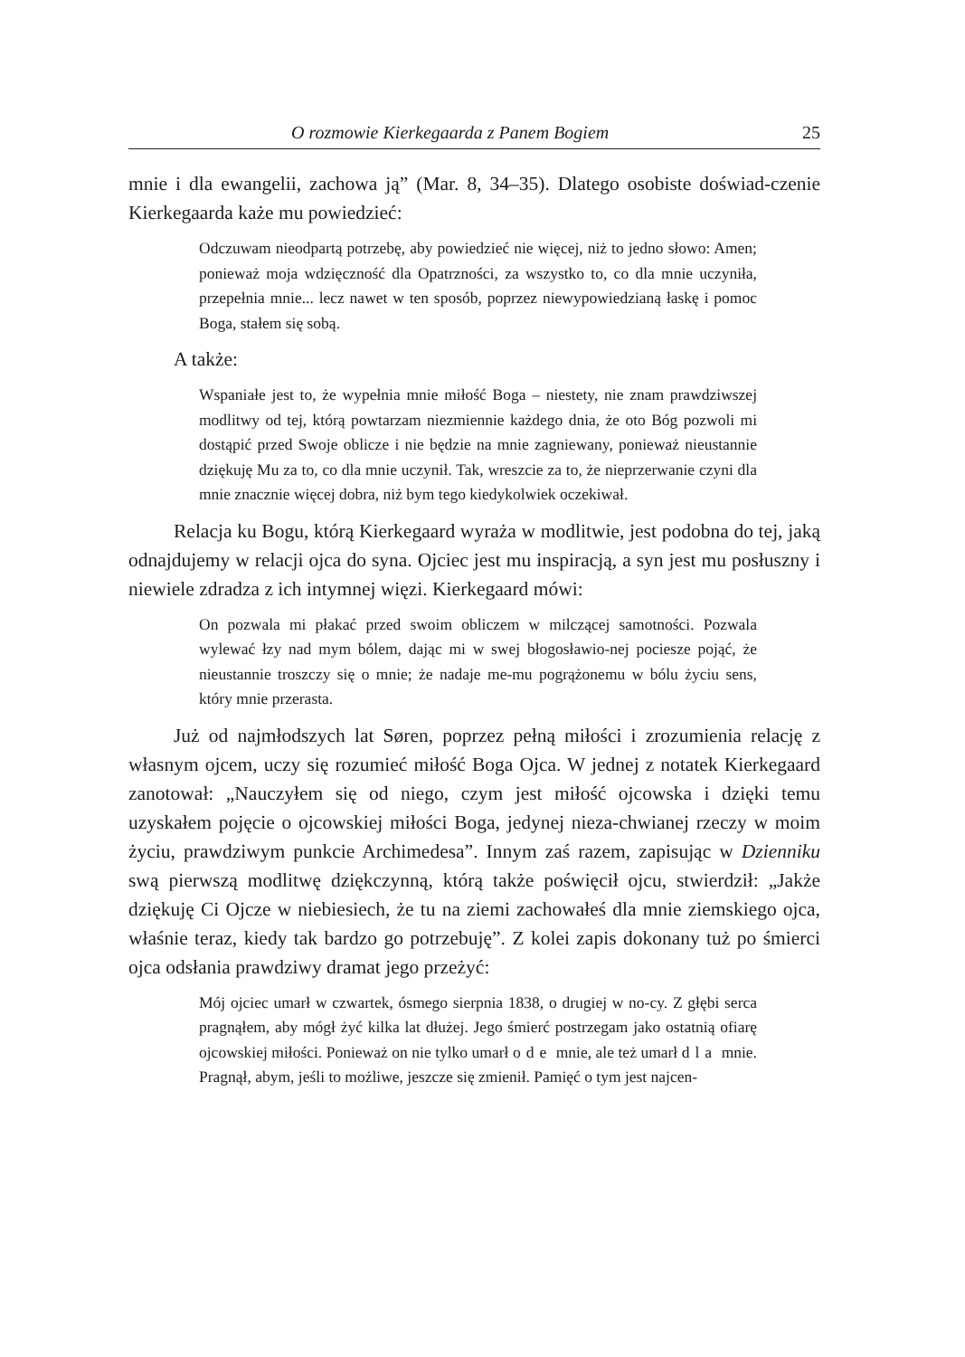O rozmowie Kierkegaarda z Panem Bogiem 25
mnie i dla ewangelii, zachowa ją” (Mar. 8, 34–35). Dlatego osobiste doświad-czenie Kierkegaarda każe mu powiedzieć:
Odczuwam nieodpartą potrzebę, aby powiedzieć nie więcej, niż to jedno słowo: Amen; ponieważ moja wdzięczność dla Opatrzności, za wszystko to, co dla mnie uczyniła, przepełnia mnie... lecz nawet w ten sposób, poprzez niewypowiedzianą łaskę i pomoc Boga, stałem się sobą.
A także:
Wspaniałe jest to, że wypełnia mnie miłość Boga – niestety, nie znam prawdziwszej modlitwy od tej, którą powtarzam niezmiennie każdego dnia, że oto Bóg pozwoli mi dostąpić przed Swoje oblicze i nie będzie na mnie zagniewany, ponieważ nieustannie dziękuję Mu za to, co dla mnie uczynił. Tak, wreszcie za to, że nieprzerwanie czyni dla mnie znacznie więcej dobra, niż bym tego kiedykolwiek oczekiwał.
Relacja ku Bogu, którą Kierkegaard wyraża w modlitwie, jest podobna do tej, jaką odnajdujemy w relacji ojca do syna. Ojciec jest mu inspiracją, a syn jest mu posłuszny i niewiele zdradza z ich intymnej więzi. Kierkegaard mówi:
On pozwala mi płakać przed swoim obliczem w milczącej samotności. Pozwala wylewać łzy nad mym bólem, dając mi w swej błogosławio-nej pociesze pojąć, że nieustannie troszczy się o mnie; że nadaje me-mu pogrążonemu w bólu życiu sens, który mnie przerasta.
Już od najmłodszych lat Søren, poprzez pełną miłości i zrozumienia relację z własnym ojcem, uczy się rozumieć miłość Boga Ojca. W jednej z notatek Kierkegaard zanotował: „Nauczyłem się od niego, czym jest miłość ojcowska i dzięki temu uzyskałem pojęcie o ojcowskiej miłości Boga, jedynej nieza-chwianej rzeczy w moim życiu, prawdziwym punkcie Archimedesa”. Innym zaś razem, zapisując w Dzienniku swą pierwszą modlitwę dziękczynną, którą także poświęcił ojcu, stwierdził: „Jakże dziękuję Ci Ojcze w niebiesiech, że tu na ziemi zachowałeś dla mnie ziemskiego ojca, właśnie teraz, kiedy tak bardzo go potrzebuję”. Z kolei zapis dokonany tuż po śmierci ojca odsłania prawdziwy dramat jego przeżyć:
Mój ojciec umarł w czwartek, ósmego sierpnia 1838, o drugiej w no-cy. Z głębi serca pragnąłem, aby mógł żyć kilka lat dłużej. Jego śmierć postrzegam jako ostatnią ofiarę ojcowskiej miłości. Ponieważ on nie tylko umarł ode mnie, ale też umarł dla mnie. Pragnął, abym, jeśli to możliwe, jeszcze się zmienił. Pamięć o tym jest najcen-